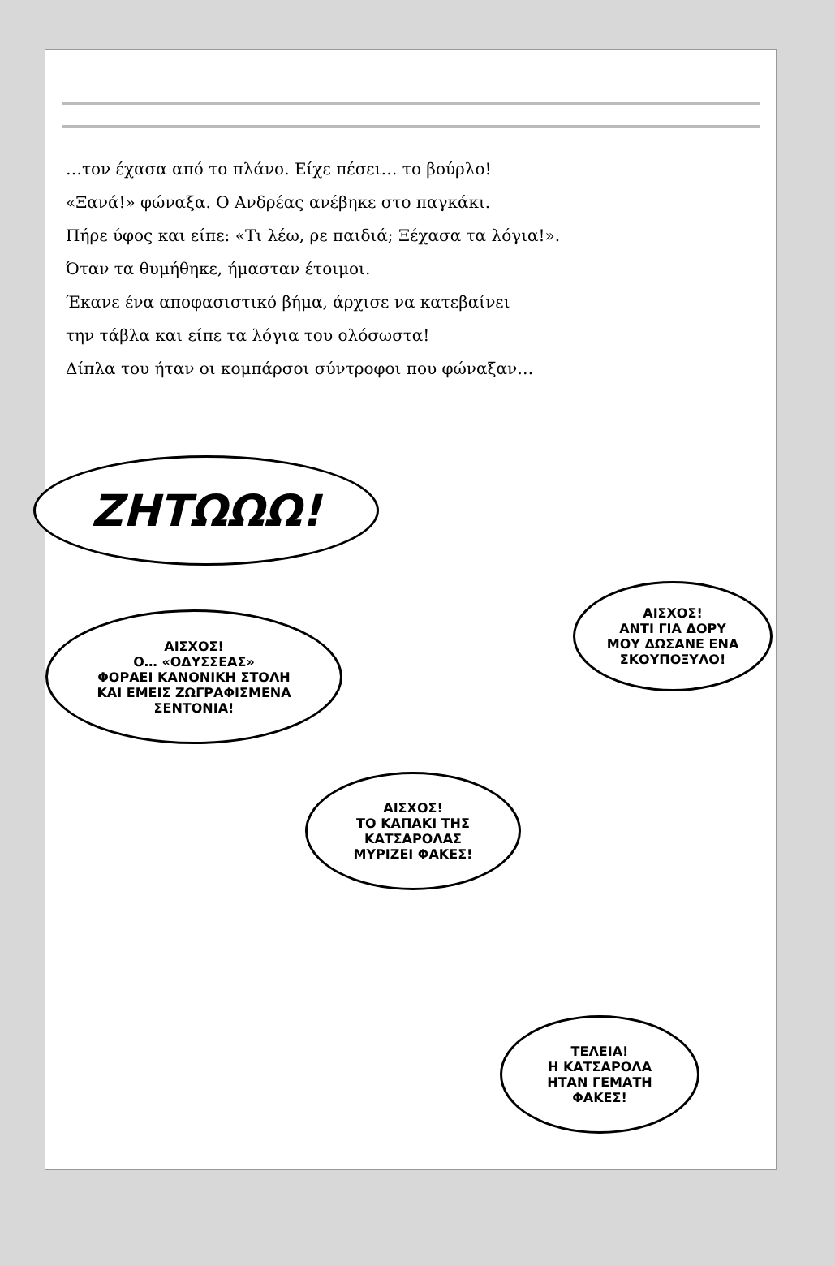…τον έχασα από το πλάνο. Είχε πέσει… το βούρλο!
«Ξανά!» φώναξα. Ο Ανδρέας ανέβηκε στο παγκάκι.
Πήρε ύφος και είπε: «Τι λέω, ρε παιδιά; Ξέχασα τα λόγια!».
Όταν τα θυμήθηκε, ήμασταν έτοιμοι.
Έκανε ένα αποφασιστικό βήμα, άρχισε να κατεβαίνει
την τάβλα και είπε τα λόγια του ολόσωστα!
Δίπλα του ήταν οι κομπάρσοι σύντροφοι που φώναξαν…
ΖΗΤΩΩΩ!
ΑΙΣΧΟΣ!
Ο… «ΟΔΥΣΣΕΑΣ»
ΦΟΡΑΕΙ ΚΑΝΟΝΙΚΗ ΣΤΟΛΗ
ΚΑΙ ΕΜΕΙΣ ΖΩΓΡΑΦΙΣΜΕΝΑ
ΣΕΝΤΟΝΙΑ!
ΑΙΣΧΟΣ!
ΑΝΤΙ ΓΙΑ ΔΟΡΥ
ΜΟΥ ΔΩΣΑΝΕ ΕΝΑ
ΣΚΟΥΠΟΞΥΛΟ!
ΑΙΣΧΟΣ!
ΤΟ ΚΑΠΑΚΙ ΤΗΣ
ΚΑΤΣΑΡΟΛΑΣ
ΜΥΡΙΖΕΙ ΦΑΚΕΣ!
ΤΕΛΕΙΑ!
Η ΚΑΤΣΑΡΟΛΑ
ΗΤΑΝ ΓΕΜΑΤΗ
ΦΑΚΕΣ!